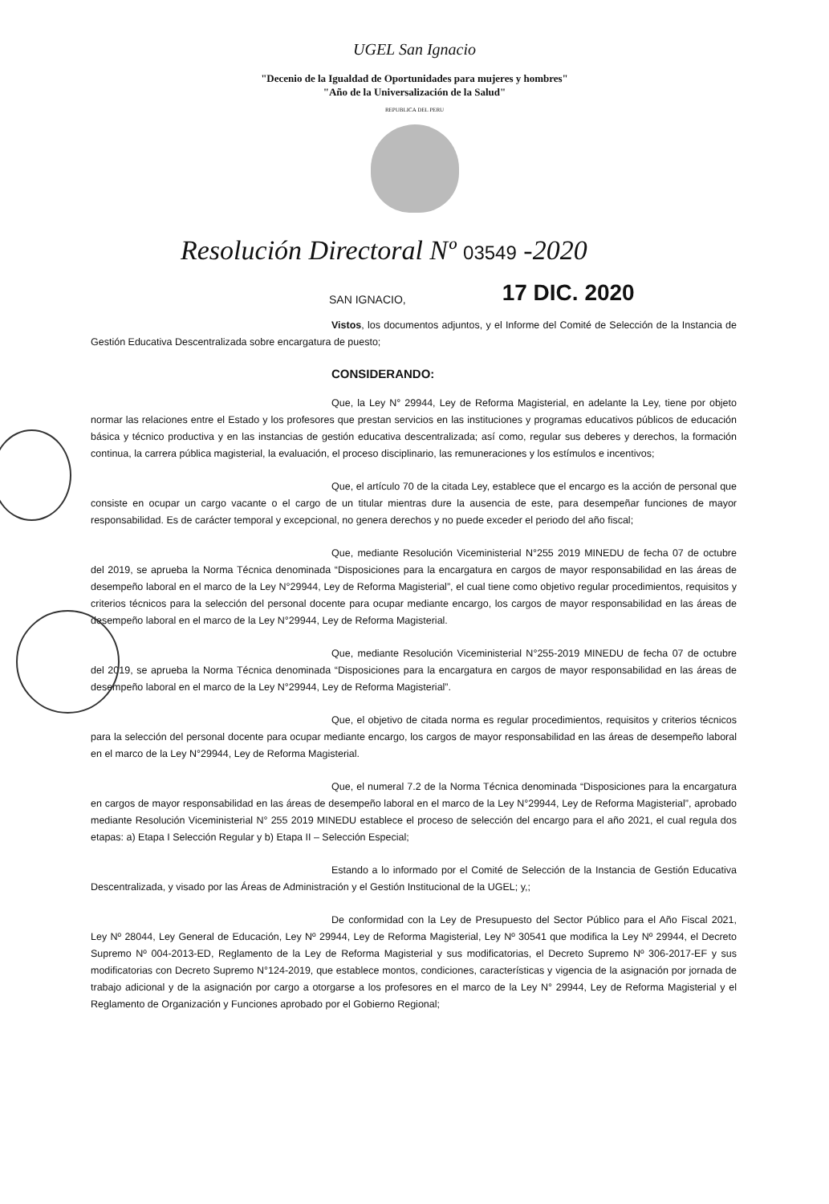UGEL San Ignacio
"Decenio de la Igualdad de Oportunidades para mujeres y hombres"
"Año de la Universalización de la Salud"
REPUBLICA DEL PERU
Resolución Directoral Nº 03549 -2020
SAN IGNACIO, 17 DIC. 2020
Vistos, los documentos adjuntos, y el Informe del Comité de Selección de la Instancia de Gestión Educativa Descentralizada sobre encargatura de puesto;
CONSIDERANDO:
Que, la Ley N° 29944, Ley de Reforma Magisterial, en adelante la Ley, tiene por objeto normar las relaciones entre el Estado y los profesores que prestan servicios en las instituciones y programas educativos públicos de educación básica y técnico productiva y en las instancias de gestión educativa descentralizada; así como, regular sus deberes y derechos, la formación continua, la carrera pública magisterial, la evaluación, el proceso disciplinario, las remuneraciones y los estímulos e incentivos;
Que, el artículo 70 de la citada Ley, establece que el encargo es la acción de personal que consiste en ocupar un cargo vacante o el cargo de un titular mientras dure la ausencia de este, para desempeñar funciones de mayor responsabilidad. Es de carácter temporal y excepcional, no genera derechos y no puede exceder el periodo del año fiscal;
Que, mediante Resolución Viceministerial N°255 2019 MINEDU de fecha 07 de octubre del 2019, se aprueba la Norma Técnica denominada “Disposiciones para la encargatura en cargos de mayor responsabilidad en las áreas de desempeño laboral en el marco de la Ley N°29944, Ley de Reforma Magisterial”, el cual tiene como objetivo regular procedimientos, requisitos y criterios técnicos para la selección del personal docente para ocupar mediante encargo, los cargos de mayor responsabilidad en las áreas de desempeño laboral en el marco de la Ley N°29944, Ley de Reforma Magisterial.
Que, mediante Resolución Viceministerial N°255-2019 MINEDU de fecha 07 de octubre del 2019, se aprueba la Norma Técnica denominada “Disposiciones para la encargatura en cargos de mayor responsabilidad en las áreas de desempeño laboral en el marco de la Ley N°29944, Ley de Reforma Magisterial”.
Que, el objetivo de citada norma es regular procedimientos, requisitos y criterios técnicos para la selección del personal docente para ocupar mediante encargo, los cargos de mayor responsabilidad en las áreas de desempeño laboral en el marco de la Ley N°29944, Ley de Reforma Magisterial.
Que, el numeral 7.2 de la Norma Técnica denominada “Disposiciones para la encargatura en cargos de mayor responsabilidad en las áreas de desempeño laboral en el marco de la Ley N°29944, Ley de Reforma Magisterial”, aprobado mediante Resolución Viceministerial N° 255 2019 MINEDU establece el proceso de selección del encargo para el año 2021, el cual regula dos etapas: a) Etapa I Selección Regular y b) Etapa II – Selección Especial;
Estando a lo informado por el Comité de Selección de la Instancia de Gestión Educativa Descentralizada, y visado por las Áreas de Administración y el Gestión Institucional de la UGEL; y,;
De conformidad con la Ley de Presupuesto del Sector Público para el Año Fiscal 2021, Ley Nº 28044, Ley General de Educación, Ley Nº 29944, Ley de Reforma Magisterial, Ley Nº 30541 que modifica la Ley Nº 29944, el Decreto Supremo Nº 004-2013-ED, Reglamento de la Ley de Reforma Magisterial y sus modificatorias, el Decreto Supremo Nº 306-2017-EF y sus modificatorias con Decreto Supremo N°124-2019, que establece montos, condiciones, características y vigencia de la asignación por jornada de trabajo adicional y de la asignación por cargo a otorgarse a los profesores en el marco de la Ley N° 29944, Ley de Reforma Magisterial y el Reglamento de Organización y Funciones aprobado por el Gobierno Regional;